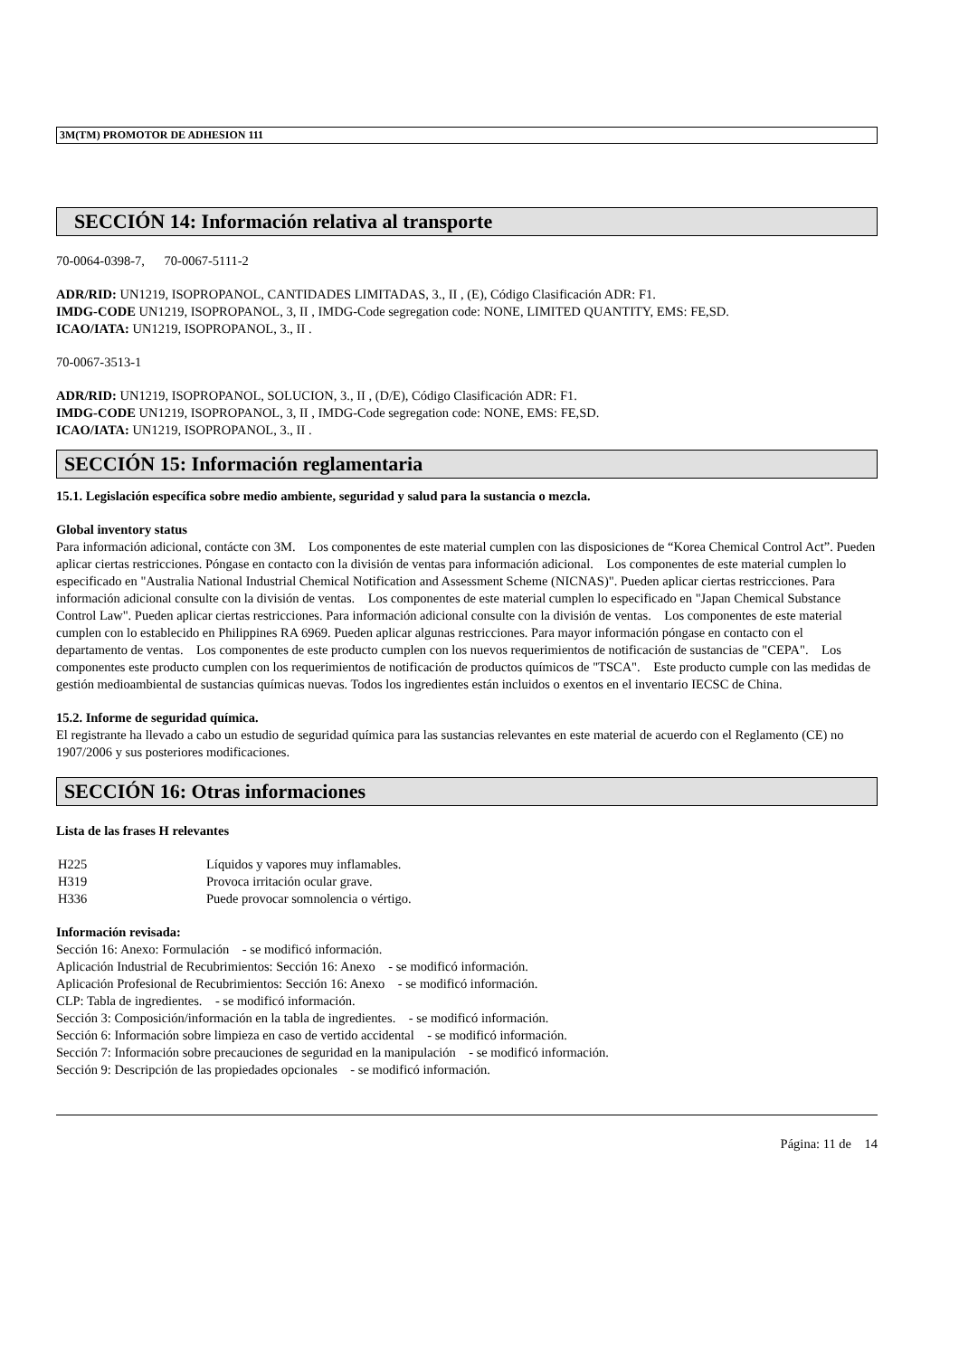3M(TM) PROMOTOR DE ADHESION 111
SECCIÓN 14: Información relativa al transporte
70-0064-0398-7, 70-0067-5111-2
ADR/RID: UN1219, ISOPROPANOL, CANTIDADES LIMITADAS, 3., II , (E), Código Clasificación ADR: F1.
IMDG-CODE UN1219, ISOPROPANOL, 3, II , IMDG-Code segregation code: NONE, LIMITED QUANTITY, EMS: FE,SD.
ICAO/IATA: UN1219, ISOPROPANOL, 3., II .
70-0067-3513-1
ADR/RID: UN1219, ISOPROPANOL, SOLUCION, 3., II , (D/E), Código Clasificación ADR: F1.
IMDG-CODE UN1219, ISOPROPANOL, 3, II , IMDG-Code segregation code: NONE, EMS: FE,SD.
ICAO/IATA: UN1219, ISOPROPANOL, 3., II .
SECCIÓN 15: Información reglamentaria
15.1. Legislación específica sobre medio ambiente, seguridad y salud para la sustancia o mezcla.
Global inventory status
Para información adicional, contácte con 3M. Los componentes de este material cumplen con las disposiciones de “Korea Chemical Control Act”. Pueden aplicar ciertas restricciones. Póngase en contacto con la división de ventas para información adicional. Los componentes de este material cumplen lo especificado en "Australia National Industrial Chemical Notification and Assessment Scheme (NICNAS)". Pueden aplicar ciertas restricciones. Para información adicional consulte con la división de ventas. Los componentes de este material cumplen lo especificado en "Japan Chemical Substance Control Law". Pueden aplicar ciertas restricciones. Para información adicional consulte con la división de ventas. Los componentes de este material cumplen con lo establecido en Philippines RA 6969. Pueden aplicar algunas restricciones. Para mayor información póngase en contacto con el departamento de ventas. Los componentes de este producto cumplen con los nuevos requerimientos de notificación de sustancias de "CEPA". Los componentes este producto cumplen con los requerimientos de notificación de productos químicos de "TSCA". Este producto cumple con las medidas de gestión medioambiental de sustancias químicas nuevas. Todos los ingredientes están incluidos o exentos en el inventario IECSC de China.
15.2. Informe de seguridad química.
El registrante ha llevado a cabo un estudio de seguridad química para las sustancias relevantes en este material de acuerdo con el Reglamento (CE) no 1907/2006 y sus posteriores modificaciones.
SECCIÓN 16: Otras informaciones
Lista de las frases H relevantes
| H225 | Líquidos y vapores muy inflamables. |
| H319 | Provoca irritación ocular grave. |
| H336 | Puede provocar somnolencia o vértigo. |
Información revisada:
Sección 16: Anexo: Formulación - se modificó información.
Aplicación Industrial de Recubrimientos: Sección 16: Anexo - se modificó información.
Aplicación Profesional de Recubrimientos: Sección 16: Anexo - se modificó información.
CLP: Tabla de ingredientes. - se modificó información.
Sección 3: Composición/información en la tabla de ingredientes. - se modificó información.
Sección 6: Información sobre limpieza en caso de vertido accidental - se modificó información.
Sección 7: Información sobre precauciones de seguridad en la manipulación - se modificó información.
Sección 9: Descripción de las propiedades opcionales - se modificó información.
Página: 11 de 14